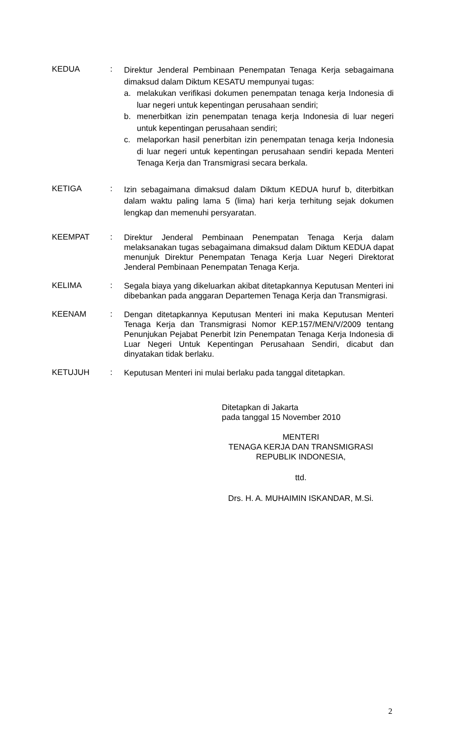KEDUA :
Direktur Jenderal Pembinaan Penempatan Tenaga Kerja sebagaimana dimaksud dalam Diktum KESATU mempunyai tugas:
a. melakukan verifikasi dokumen penempatan tenaga kerja Indonesia di luar negeri untuk kepentingan perusahaan sendiri;
b. menerbitkan izin penempatan tenaga kerja Indonesia di luar negeri untuk kepentingan perusahaan sendiri;
c. melaporkan hasil penerbitan izin penempatan tenaga kerja Indonesia di luar negeri untuk kepentingan perusahaan sendiri kepada Menteri Tenaga Kerja dan Transmigrasi secara berkala.
KETIGA :
Izin sebagaimana dimaksud dalam Diktum KEDUA huruf b, diterbitkan dalam waktu paling lama 5 (lima) hari kerja terhitung sejak dokumen lengkap dan memenuhi persyaratan.
KEEMPAT :
Direktur Jenderal Pembinaan Penempatan Tenaga Kerja dalam melaksanakan tugas sebagaimana dimaksud dalam Diktum KEDUA dapat menunjuk Direktur Penempatan Tenaga Kerja Luar Negeri Direktorat Jenderal Pembinaan Penempatan Tenaga Kerja.
KELIMA :
Segala biaya yang dikeluarkan akibat ditetapkannya Keputusan Menteri ini dibebankan pada anggaran Departemen Tenaga Kerja dan Transmigrasi.
KEENAM :
Dengan ditetapkannya Keputusan Menteri ini maka Keputusan Menteri Tenaga Kerja dan Transmigrasi Nomor KEP.157/MEN/V/2009 tentang Penunjukan Pejabat Penerbit Izin Penempatan Tenaga Kerja Indonesia di Luar Negeri Untuk Kepentingan Perusahaan Sendiri, dicabut dan dinyatakan tidak berlaku.
KETUJUH :
Keputusan Menteri ini mulai berlaku pada tanggal ditetapkan.
Ditetapkan di Jakarta
pada tanggal 15 November 2010
MENTERI
TENAGA KERJA DAN TRANSMIGRASI
REPUBLIK INDONESIA,
ttd.
Drs. H. A. MUHAIMIN ISKANDAR, M.Si.
2